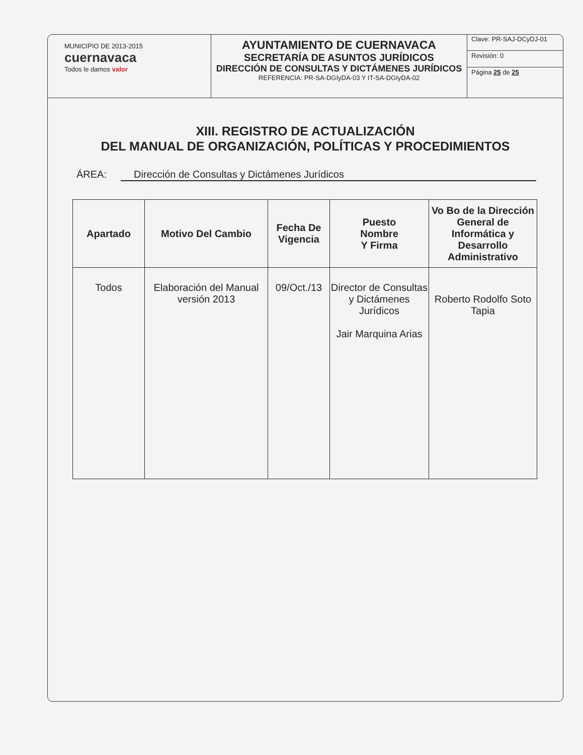MUNICIPIO DE 2013-2015
cuernavaca
Todos le damos valor
AYUNTAMIENTO DE CUERNAVACA
SECRETARÍA DE ASUNTOS JURÍDICOS
DIRECCIÓN DE CONSULTAS Y DICTÁMENES JURÍDICOS
REFERENCIA: PR-SA-DGIyDA-03 Y IT-SA-DGIyDA-02
Clave: PR-SAJ-DCyDJ-01
Revisión: 0
Página 25 de 25
XIII. REGISTRO DE ACTUALIZACIÓN
DEL MANUAL DE ORGANIZACIÓN, POLÍTICAS Y PROCEDIMIENTOS
ÁREA: Dirección de Consultas y Dictámenes Jurídicos
| Apartado | Motivo Del Cambio | Fecha De Vigencia | Puesto Nombre Y Firma | Vo Bo de la Dirección General de Informática y Desarrollo Administrativo |
| --- | --- | --- | --- | --- |
| Todos | Elaboración del Manual versión 2013 | 09/Oct./13 | Director de Consultas y Dictámenes Jurídicos Jair Marquina Arias | Roberto Rodolfo Soto Tapia |